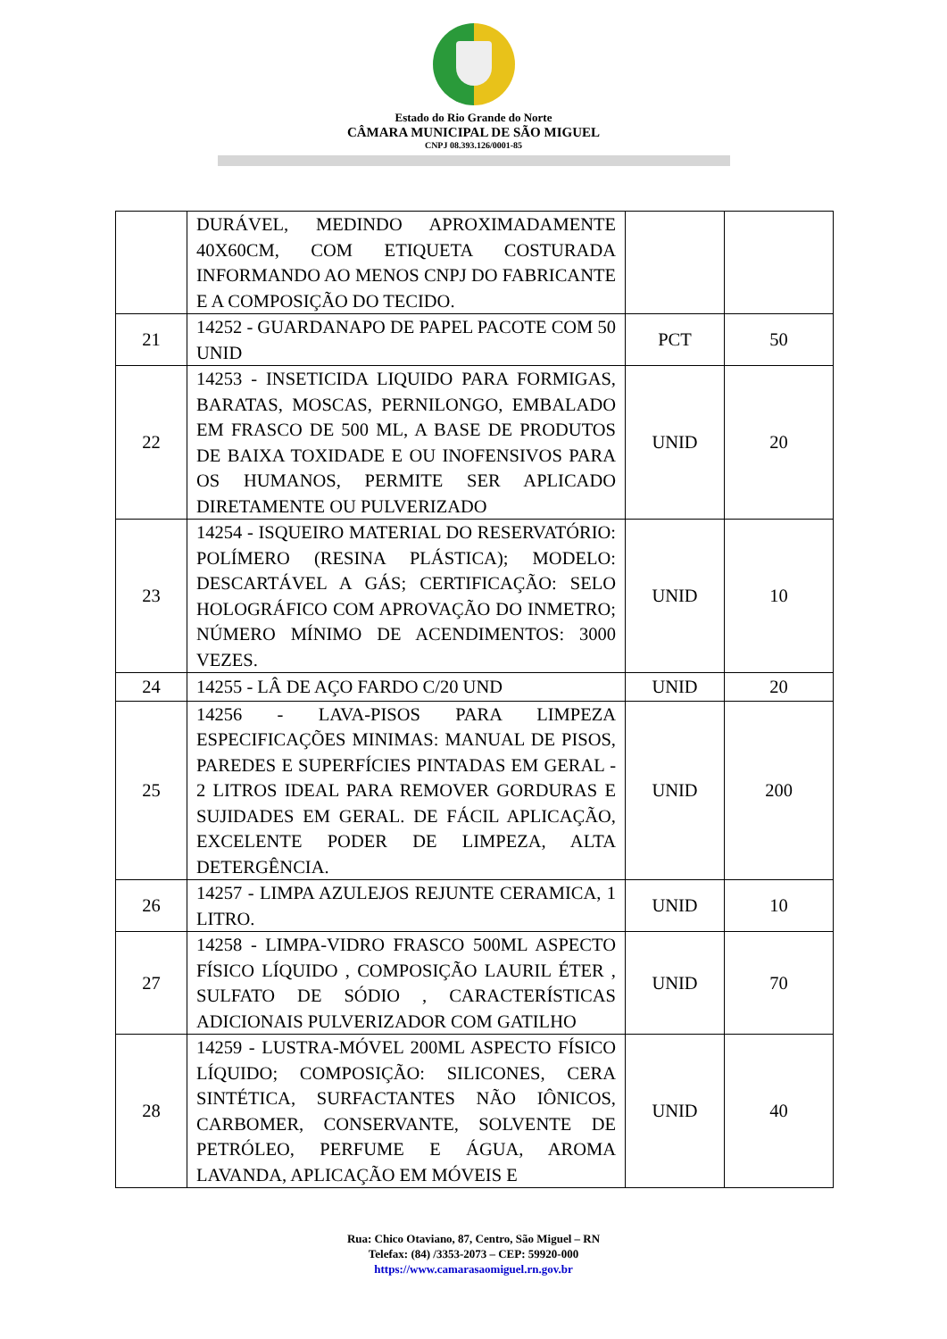Estado do Rio Grande do Norte
CÂMARA MUNICIPAL DE SÃO MIGUEL
CNPJ 08.393.126/0001-85
| | DURÁVEL, MEDINDO APROXIMADAMENTE 40X60CM, COM ETIQUETA COSTURADA INFORMANDO AO MENOS CNPJ DO FABRICANTE E A COMPOSIÇÃO DO TECIDO. | | |
| 21 | 14252 - GUARDANAPO DE PAPEL PACOTE COM 50 UNID | PCT | 50 |
| 22 | 14253 - INSETICIDA LIQUIDO PARA FORMIGAS, BARATAS, MOSCAS, PERNILONGO, EMBALADO EM FRASCO DE 500 ML, A BASE DE PRODUTOS DE BAIXA TOXIDADE E OU INOFENSIVOS PARA OS HUMANOS, PERMITE SER APLICADO DIRETAMENTE OU PULVERIZADO | UNID | 20 |
| 23 | 14254 - ISQUEIRO MATERIAL DO RESERVATÓRIO: POLÍMERO (RESINA PLÁSTICA); MODELO: DESCARTÁVEL A GÁS; CERTIFICAÇÃO: SELO HOLOGRÁFICO COM APROVAÇÃO DO INMETRO; NÚMERO MÍNIMO DE ACENDIMENTOS: 3000 VEZES. | UNID | 10 |
| 24 | 14255 - LÂ DE AÇO FARDO C/20 UND | UNID | 20 |
| 25 | 14256 - LAVA-PISOS PARA LIMPEZA ESPECIFICAÇÕES MINIMAS: MANUAL DE PISOS, PAREDES E SUPERFÍCIES PINTADAS EM GERAL - 2 LITROS IDEAL PARA REMOVER GORDURAS E SUJIDADES EM GERAL. DE FÁCIL APLICAÇÃO, EXCELENTE PODER DE LIMPEZA, ALTA DETERGÊNCIA. | UNID | 200 |
| 26 | 14257 - LIMPA AZULEJOS REJUNTE CERAMICA, 1 LITRO. | UNID | 10 |
| 27 | 14258 - LIMPA-VIDRO FRASCO 500ML ASPECTO FÍSICO LÍQUIDO , COMPOSIÇÃO LAURIL ÉTER , SULFATO DE SÓDIO , CARACTERÍSTICAS ADICIONAIS PULVERIZADOR COM GATILHO | UNID | 70 |
| 28 | 14259 - LUSTRA-MÓVEL 200ML ASPECTO FÍSICO LÍQUIDO; COMPOSIÇÃO: SILICONES, CERA SINTÉTICA, SURFACTANTES NÃO IÔNICOS, CARBOMER, CONSERVANTE, SOLVENTE DE PETRÓLEO, PERFUME E ÁGUA, AROMA LAVANDA, APLICAÇÃO EM MÓVEIS E | UNID | 40 |
Rua: Chico Otaviano, 87, Centro, São Miguel – RN
Telefax: (84) /3353-2073 – CEP: 59920-000
https://www.camarasaomiguel.rn.gov.br